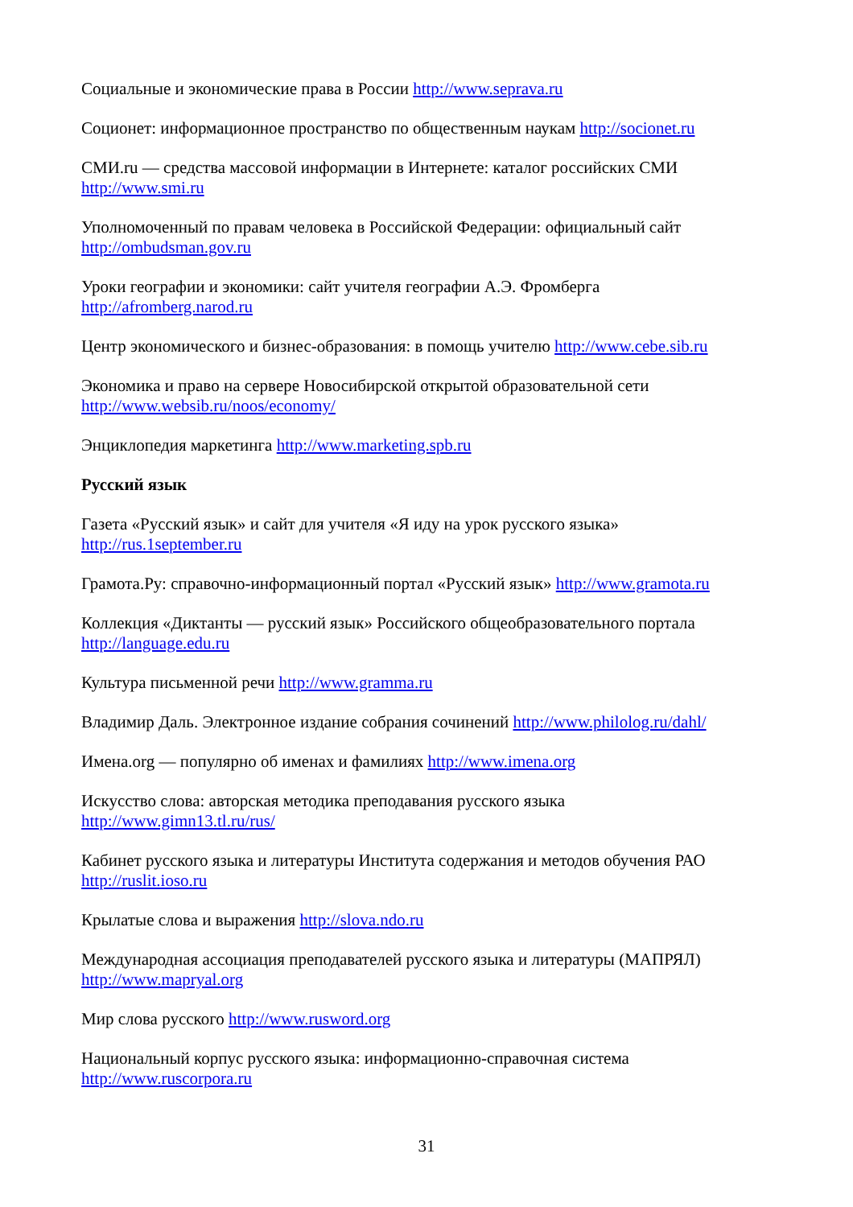Социальные и экономические права в России http://www.seprava.ru
Соционет: информационное пространство по общественным наукам http://socionet.ru
СМИ.ru — средства массовой информации в Интернете: каталог российских СМИ
http://www.smi.ru
Уполномоченный по правам человека в Российской Федерации: официальный сайт
http://ombudsman.gov.ru
Уроки географии и экономики: сайт учителя географии А.Э. Фромберга
http://afromberg.narod.ru
Центр экономического и бизнес-образования: в помощь учителю http://www.cebe.sib.ru
Экономика и право на сервере Новосибирской открытой образовательной сети
http://www.websib.ru/noos/economy/
Энциклопедия маркетинга http://www.marketing.spb.ru
Русский язык
Газета «Русский язык» и сайт для учителя «Я иду на урок русского языка»
http://rus.1september.ru
Грамота.Ру: справочно-информационный портал «Русский язык» http://www.gramota.ru
Коллекция «Диктанты — русский язык» Российского общеобразовательного портала
http://language.edu.ru
Культура письменной речи http://www.gramma.ru
Владимир Даль. Электронное издание собрания сочинений http://www.philolog.ru/dahl/
Имена.org — популярно об именах и фамилиях http://www.imena.org
Искусство слова: авторская методика преподавания русского языка
http://www.gimn13.tl.ru/rus/
Кабинет русского языка и литературы Института содержания и методов обучения РАО
http://ruslit.ioso.ru
Крылатые слова и выражения http://slova.ndo.ru
Международная ассоциация преподавателей русского языка и литературы (МАПРЯЛ)
http://www.mapryal.org
Мир слова русского http://www.rusword.org
Национальный корпус русского языка: информационно-справочная система
http://www.ruscorpora.ru
31